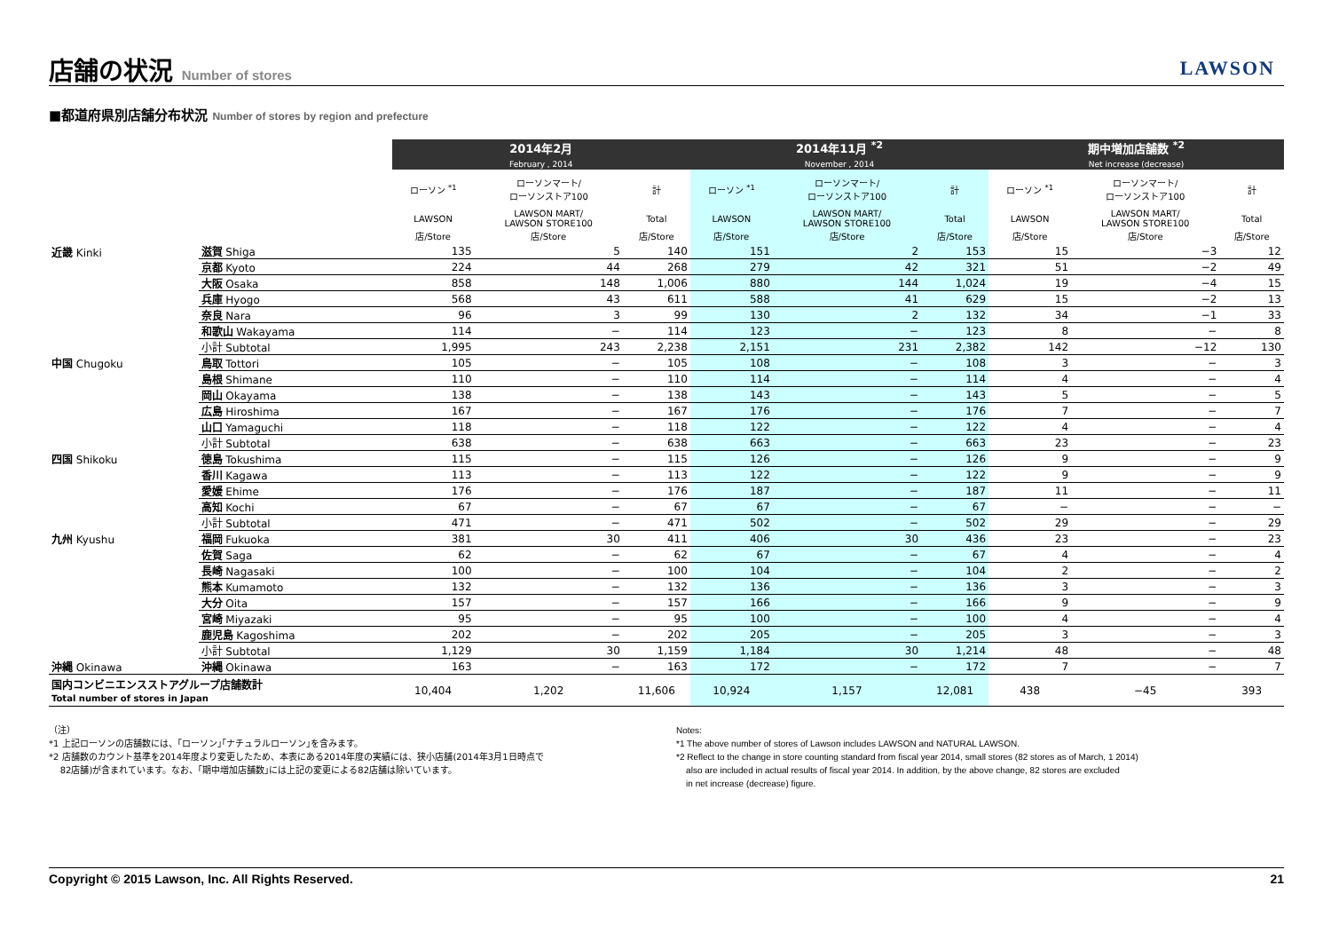店舗の状況 Number of stores
LAWSON
■都道府県別店舗分布状況 Number of stores by region and prefecture
| | | 2014年2月 February , 2014 | | | 2014年11月 <sup>*2</sup> November , 2014 | | | 期中増加店舗数 <sup>*2</sup> Net increase (decrease) | | |
| --- | --- | --- | --- | --- | --- | --- | --- | --- | --- | --- |
| | | ローソン <sup>*1</sup> | ローソンマート/ ローソンストア100 | 計 | ローソン <sup>*1</sup> | ローソンマート/ ローソンストア100 | 計 | ローソン <sup>*1</sup> | ローソンマート/ ローソンストア100 | 計 |
| | | LAWSON | LAWSON MART/ LAWSON STORE100 | Total | LAWSON | LAWSON MART/ LAWSON STORE100 | Total | LAWSON | LAWSON MART/ LAWSON STORE100 | Total |
| | | 店/Store | 店/Store | 店/Store | 店/Store | 店/Store | 店/Store | 店/Store | 店/Store | 店/Store |
| 近畿 Kinki | 滋賀 Shiga | 135 | 5 | 140 | 151 | 2 | 153 | 15 | −3 | 12 |
| | 京都 Kyoto | 224 | 44 | 268 | 279 | 42 | 321 | 51 | −2 | 49 |
| | 大阪 Osaka | 858 | 148 | 1,006 | 880 | 144 | 1,024 | 19 | −4 | 15 |
| | 兵庫 Hyogo | 568 | 43 | 611 | 588 | 41 | 629 | 15 | −2 | 13 |
| | 奈良 Nara | 96 | 3 | 99 | 130 | 2 | 132 | 34 | −1 | 33 |
| | 和歌山 Wakayama | 114 | − | 114 | 123 | − | 123 | 8 | − | 8 |
| | 小計 Subtotal | 1,995 | 243 | 2,238 | 2,151 | 231 | 2,382 | 142 | −12 | 130 |
| 中国 Chugoku | 鳥取 Tottori | 105 | − | 105 | 108 | − | 108 | 3 | − | 3 |
| | 島根 Shimane | 110 | − | 110 | 114 | − | 114 | 4 | − | 4 |
| | 岡山 Okayama | 138 | − | 138 | 143 | − | 143 | 5 | − | 5 |
| | 広島 Hiroshima | 167 | − | 167 | 176 | − | 176 | 7 | − | 7 |
| | 山口 Yamaguchi | 118 | − | 118 | 122 | − | 122 | 4 | − | 4 |
| | 小計 Subtotal | 638 | − | 638 | 663 | − | 663 | 23 | − | 23 |
| 四国 Shikoku | 徳島 Tokushima | 115 | − | 115 | 126 | − | 126 | 9 | − | 9 |
| | 香川 Kagawa | 113 | − | 113 | 122 | − | 122 | 9 | − | 9 |
| | 愛媛 Ehime | 176 | − | 176 | 187 | − | 187 | 11 | − | 11 |
| | 高知 Kochi | 67 | − | 67 | 67 | − | 67 | − | − | − |
| | 小計 Subtotal | 471 | − | 471 | 502 | − | 502 | 29 | − | 29 |
| 九州 Kyushu | 福岡 Fukuoka | 381 | 30 | 411 | 406 | 30 | 436 | 23 | − | 23 |
| | 佐賀 Saga | 62 | − | 62 | 67 | − | 67 | 4 | − | 4 |
| | 長崎 Nagasaki | 100 | − | 100 | 104 | − | 104 | 2 | − | 2 |
| | 熊本 Kumamoto | 132 | − | 132 | 136 | − | 136 | 3 | − | 3 |
| | 大分 Oita | 157 | − | 157 | 166 | − | 166 | 9 | − | 9 |
| | 宮崎 Miyazaki | 95 | − | 95 | 100 | − | 100 | 4 | − | 4 |
| | 鹿児島 Kagoshima | 202 | − | 202 | 205 | − | 205 | 3 | − | 3 |
| | 小計 Subtotal | 1,129 | 30 | 1,159 | 1,184 | 30 | 1,214 | 48 | − | 48 |
| 沖縄 Okinawa | 沖縄 Okinawa | 163 | − | 163 | 172 | − | 172 | 7 | − | 7 |
| 国内コンビニエンスストアグループ店舗数計 Total number of stores in Japan | | 10,404 | 1,202 | 11,606 | 10,924 | 1,157 | 12,081 | 438 | −45 | 393 |
（注）
*1 上記ローソンの店舗数には、｢ローソン｣｢ナチュラルローソン｣を含みます。
*2 店舗数のカウント基準を2014年度より変更したため、本表にある2014年度の実績には、狭小店舗(2014年3月1日時点で
82店舗)が含まれています。なお、｢期中増加店舗数｣には上記の変更による82店舗は除いています。
Notes:
*1 The above number of stores of Lawson includes LAWSON and NATURAL LAWSON.
*2 Reflect to the change in store counting standard from fiscal year 2014, small stores (82 stores as of March, 1 2014)
also are included in actual results of fiscal year 2014. In addition, by the above change, 82 stores are excluded
in net increase (decrease) figure.
Copyright © 2015 Lawson, Inc. All Rights Reserved. 21